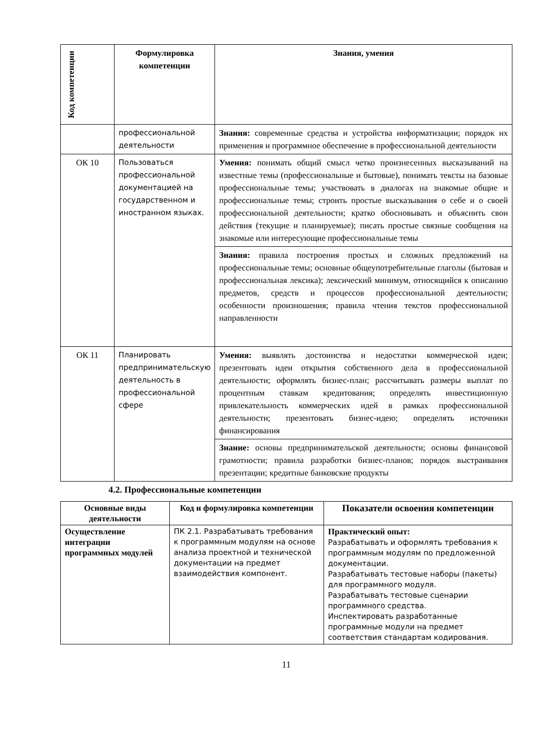| Код компетенции | Формулировка компетенции | Знания, умения |
| --- | --- | --- |
| | профессиональной деятельности | Знания: современные средства и устройства информатизации; порядок их применения и программное обеспечение в профессиональной деятельности |
| ОК 10 | Пользоваться профессиональной документацией на государственном и иностранном языках. | Умения: понимать общий смысл четко произнесенных высказываний на известные темы (профессиональные и бытовые), понимать тексты на базовые профессиональные темы; участвовать в диалогах на знакомые общие и профессиональные темы; строить простые высказывания о себе и о своей профессиональной деятельности; кратко обосновывать и объяснить свои действия (текущие и планируемые); писать простые связные сообщения на знакомые или интересующие профессиональные темы |
| | | Знания: правила построения простых и сложных предложений на профессиональные темы; основные общеупотребительные глаголы (бытовая и профессиональная лексика); лексический минимум, относящийся к описанию предметов, средств и процессов профессиональной деятельности; особенности произношения; правила чтения текстов профессиональной направленности |
| ОК 11 | Планировать предпринимательскую деятельность в профессиональной сфере | Умения: выявлять достоинства и недостатки коммерческой идеи; презентовать идеи открытия собственного дела в профессиональной деятельности; оформлять бизнес-план; рассчитывать размеры выплат по процентным ставкам кредитования; определять инвестиционную привлекательность коммерческих идей в рамках профессиональной деятельности; презентовать бизнес-идею; определять источники финансирования |
| | | Знание: основы предпринимательской деятельности; основы финансовой грамотности; правила разработки бизнес-планов; порядок выстраивания презентации; кредитные банковские продукты |
4.2. Профессиональные компетенции
| Основные виды деятельности | Код и формулировка компетенции | Показатели освоения компетенции |
| --- | --- | --- |
| Осуществление интеграции программных модулей | ПК 2.1. Разрабатывать требования к программным модулям на основе анализа проектной и технической документации на предмет взаимодействия компонент. | Практический опыт: Разрабатывать и оформлять требования к программным модулям по предложенной документации. Разрабатывать тестовые наборы (пакеты) для программного модуля. Разрабатывать тестовые сценарии программного средства. Инспектировать разработанные программные модули на предмет соответствия стандартам кодирования. |
11